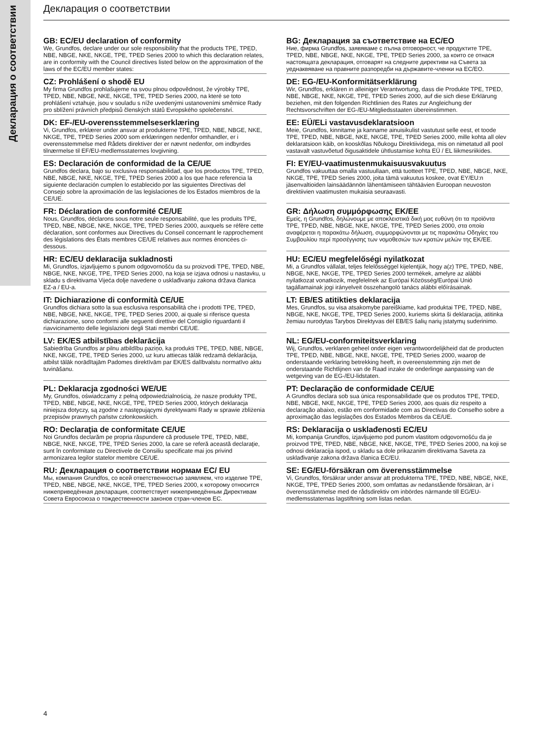Декларация о соответствии
Декларация о соответствии
GB: EC/EU declaration of conformity
We, Grundfos, declare under our sole responsibility that the products TPE, TPED, NBE, NBGE, NKE, NKGE, TPE, TPED Series 2000 to which this declaration relates, are in conformity with the Council directives listed below on the approximation of the laws of the EC/EU member states:
BG: Декларация за съответствие на EC/EO
Ние, фирма Grundfos, заявяваме с пълна отговорност, че продуктите TPE, TPED, NBE, NBGE, NKE, NKGE, TPE, TPED Series 2000, за които се отнася настоящата декларация, отговарят на следните директиви на Съвета за уеднаквяване на правните разпоредби на държавите-членки на ЕС/ЕО.
CZ: Prohlášení o shodě EU
My firma Grundfos prohlašujeme na svou plnou odpovědnost, že výrobky TPE, TPED, NBE, NBGE, NKE, NKGE, TPE, TPED Series 2000, na které se toto prohlášení vztahuje, jsou v souladu s níže uvedenými ustanoveními směrnice Rady pro sblížení právních předpisů členských států Evropského společenství.
DE: EG-/EU-Konformitätserklärung
Wir, Grundfos, erklären in alleiniger Verantwortung, dass die Produkte TPE, TPED, NBE, NBGE, NKE, NKGE, TPE, TPED Series 2000, auf die sich diese Erklärung beziehen, mit den folgenden Richtlinien des Rates zur Angleichung der Rechtsvorschriften der EG-/EU-Mitgliedsstaaten übereinstimmen.
DK: EF-/EU-overensstemmelseserklæring
Vi, Grundfos, erklærer under ansvar at produkterne TPE, TPED, NBE, NBGE, NKE, NKGE, TPE, TPED Series 2000 som erklæringen nedenfor omhandler, er i overensstemmelse med Rådets direktiver der er nævnt nedenfor, om indbyrdes tilnærmelse til EF/EU-medlemsstaternes lovgivning.
EE: EÜ/ELi vastavusdeklaratsioon
Meie, Grundfos, kinnitame ja kanname ainuisikulist vastutust selle eest, et toode TPE, TPED, NBE, NBGE, NKE, NKGE, TPE, TPED Series 2000, mille kohta all olev deklaratsioon käib, on kooskõlas Nõukogu Direktiividega, mis on nimetatud all pool vastavalt vastuvõetud õigusaktidele ühtlustamise kohta EÜ / EL liikmesriikides.
ES: Declaración de conformidad de la CE/UE
Grundfos declara, bajo su exclusiva responsabilidad, que los productos TPE, TPED, NBE, NBGE, NKE, NKGE, TPE, TPED Series 2000 a los que hace referencia la siguiente declaración cumplen lo establecido por las siguientes Directivas del Consejo sobre la aproximación de las legislaciones de los Estados miembros de la CE/UE.
FI: EY/EU-vaatimustenmukaisuusvakuutus
Grundfos vakuuttaa omalla vastuullaan, että tuotteet TPE, TPED, NBE, NBGE, NKE, NKGE, TPE, TPED Series 2000, joita tämä vakuutus koskee, ovat EY/EU:n jäsenvaltioiden lainsäädännön lähentämiseen tähtäävien Euroopan neuvoston direktiivien vaatimusten mukaisia seuraavasti.
FR: Déclaration de conformité CE/UE
Nous, Grundfos, déclarons sous notre seule responsabilité, que les produits TPE, TPED, NBE, NBGE, NKE, NKGE, TPE, TPED Series 2000, auxquels se réfère cette déclaration, sont conformes aux Directives du Conseil concernant le rapprochement des législations des États membres CE/UE relatives aux normes énoncées ci-dessous.
GR: Δήλωση συμμόρφωσης ΕΚ/ΕΕ
Εμείς, η Grundfos, δηλώνουμε με αποκλειστικά δική μας ευθύνη ότι τα προϊόντα TPE, TPED, NBE, NBGE, NKE, NKGE, TPE, TPED Series 2000, στα οποία αναφέρεται η παρακάτω δήλωση, συμμορφώνονται με τις παρακάτω Οδηγίες του Συμβουλίου περί προσέγγισης των νομοθεσιών των κρατών μελών της ΕΚ/ΕΕ.
HR: EC/EU deklaracija sukladnosti
Mi, Grundfos, izjavljujemo s punom odgovornošću da su proizvodi TPE, TPED, NBE, NBGE, NKE, NKGE, TPE, TPED Series 2000, na koja se izjava odnosi u nastavku, u skladu s direktivama Vijeća dolje navedene o usklađivanju zakona država članica EZ-a / EU-a.
HU: EC/EU megfelelőségi nyilatkozat
Mi, a Grundfos vállalat, teljes felelősséggel kijelentjük, hogy a(z) TPE, TPED, NBE, NBGE, NKE, NKGE, TPE, TPED Series 2000 termékek, amelyre az alábbi nyilatkozat vonatkozik, megfelelnek az Európai Közösség/Európai Unió tagállamainak jogi irányelveit összehangoló tanács alábbi előírásainak.
IT: Dichiarazione di conformità CE/UE
Grundfos dichiara sotto la sua esclusiva responsabilità che i prodotti TPE, TPED, NBE, NBGE, NKE, NKGE, TPE, TPED Series 2000, ai quale si riferisce questa dichiarazione, sono conformi alle seguenti direttive del Consiglio riguardanti il riavvicinamento delle legislazioni degli Stati membri CE/UE.
LT: EB/ES atitikties deklaracija
Mes, Grundfos, su visa atsakomybe pareiškiame, kad produktai TPE, TPED, NBE, NBGE, NKE, NKGE, TPE, TPED Series 2000, kuriems skirta ši deklaracija, atitinka žemiau nurodytas Tarybos Direktyvas dėl EB/ES šalių narių įstatymų suderinimo.
LV: EK/ES atbilstības deklarācija
Sabiedrība Grundfos ar pilnu atbildību paziņo, ka produkti TPE, TPED, NBE, NBGE, NKE, NKGE, TPE, TPED Series 2000, uz kuru attiecas tālāk redzamā deklarācija, atbilst tālāk norādītajām Padomes direktīvām par EK/ES dalībvalstu normatīvo aktu tuvināšanu.
NL: EG/EU-conformiteitsverklaring
Wij, Grundfos, verklaren geheel onder eigen verantwoordelijkheid dat de producten TPE, TPED, NBE, NBGE, NKE, NKGE, TPE, TPED Series 2000, waarop de onderstaande verklaring betrekking heeft, in overeenstemming zijn met de onderstaande Richtlijnen van de Raad inzake de onderlinge aanpassing van de wetgeving van de EG-/EU-lidstaten.
PL: Deklaracja zgodności WE/UE
My, Grundfos, oświadczamy z pełną odpowiedzialnością, że nasze produkty TPE, TPED, NBE, NBGE, NKE, NKGE, TPE, TPED Series 2000, których deklaracja niniejsza dotyczy, są zgodne z następującymi dyrektywami Rady w sprawie zbliżenia przepisów prawnych państw członkowskich.
PT: Declaração de conformidade CE/UE
A Grundfos declara sob sua única responsabilidade que os produtos TPE, TPED, NBE, NBGE, NKE, NKGE, TPE, TPED Series 2000, aos quais diz respeito a declaração abaixo, estão em conformidade com as Directivas do Conselho sobre a aproximação das legislações dos Estados Membros da CE/UE.
RO: Declaraţia de conformitate CE/UE
Noi Grundfos declarăm pe propria răspundere că produsele TPE, TPED, NBE, NBGE, NKE, NKGE, TPE, TPED Series 2000, la care se referă această declaraţie, sunt în conformitate cu Directivele de Consiliu specificate mai jos privind armonizarea legilor statelor membre CE/UE.
RS: Deklaracija o usklađenosti EC/EU
Mi, kompanija Grundfos, izjavljujemo pod punom vlastitom odgovornošću da je proizvod TPE, TPED, NBE, NBGE, NKE, NKGE, TPE, TPED Series 2000, na koji se odnosi deklaracija ispod, u skladu sa dole prikazanim direktivama Saveta za usklađivanje zakona država članica EC/EU.
RU: Декларация о соответствии нормам ЕС/ ЕU
Мы, компания Grundfos, со всей ответственностью заявляем, что изделие TPE, TPED, NBE, NBGE, NKE, NKGE, TPE, TPED Series 2000, к которому относится нижеприведённая декларация, соответствует нижеприведённым Директивам Совета Евросоюза о тождественности законов стран-членов ЕС.
SE: EG/EU-försäkran om överensstämmelse
Vi, Grundfos, försäkrar under ansvar att produkterna TPE, TPED, NBE, NBGE, NKE, NKGE, TPE, TPED Series 2000, som omfattas av nedanstående försäkran, är i överensstämmelse med de rådsdirektiv om inbördes närmande till EG/EU-medlemsstaternas lagstiftning som listas nedan.
4